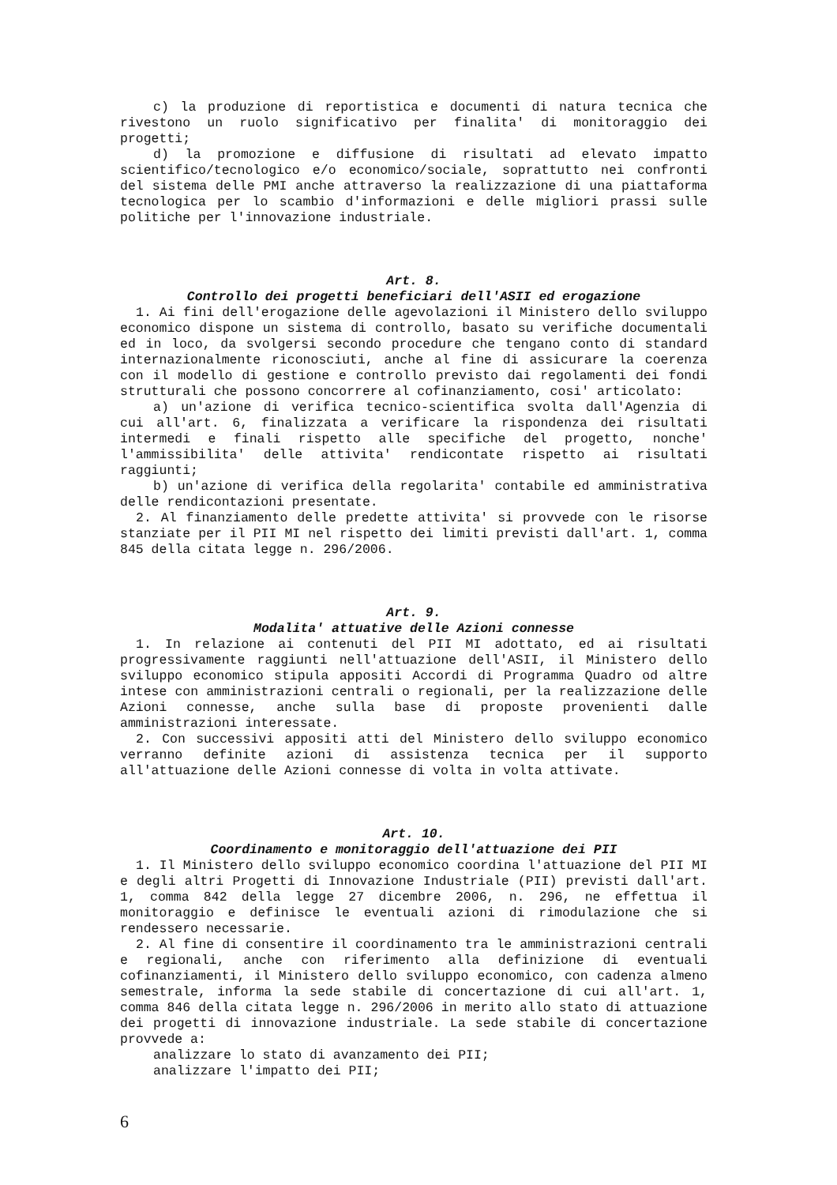c) la produzione di reportistica e documenti di natura tecnica che rivestono un ruolo significativo per finalita' di monitoraggio dei progetti;
d) la promozione e diffusione di risultati ad elevato impatto scientifico/tecnologico e/o economico/sociale, soprattutto nei confronti del sistema delle PMI anche attraverso la realizzazione di una piattaforma tecnologica per lo scambio d'informazioni e delle migliori prassi sulle politiche per l'innovazione industriale.
Art. 8.
Controllo dei progetti beneficiari dell'ASII ed erogazione
1. Ai fini dell'erogazione delle agevolazioni il Ministero dello sviluppo economico dispone un sistema di controllo, basato su verifiche documentali ed in loco, da svolgersi secondo procedure che tengano conto di standard internazionalmente riconosciuti, anche al fine di assicurare la coerenza con il modello di gestione e controllo previsto dai regolamenti dei fondi strutturali che possono concorrere al cofinanziamento, cosi' articolato:
a) un'azione di verifica tecnico-scientifica svolta dall'Agenzia di cui all'art. 6, finalizzata a verificare la rispondenza dei risultati intermedi e finali rispetto alle specifiche del progetto, nonche' l'ammissibilita' delle attivita' rendicontate rispetto ai risultati raggiunti;
b) un'azione di verifica della regolarita' contabile ed amministrativa delle rendicontazioni presentate.
2. Al finanziamento delle predette attivita' si provvede con le risorse stanziate per il PII MI nel rispetto dei limiti previsti dall'art. 1, comma 845 della citata legge n. 296/2006.
Art. 9.
Modalita' attuative delle Azioni connesse
1. In relazione ai contenuti del PII MI adottato, ed ai risultati progressivamente raggiunti nell'attuazione dell'ASII, il Ministero dello sviluppo economico stipula appositi Accordi di Programma Quadro od altre intese con amministrazioni centrali o regionali, per la realizzazione delle Azioni connesse, anche sulla base di proposte provenienti dalle amministrazioni interessate.
2. Con successivi appositi atti del Ministero dello sviluppo economico verranno definite azioni di assistenza tecnica per il supporto all'attuazione delle Azioni connesse di volta in volta attivate.
Art. 10.
Coordinamento e monitoraggio dell'attuazione dei PII
1. Il Ministero dello sviluppo economico coordina l'attuazione del PII MI e degli altri Progetti di Innovazione Industriale (PII) previsti dall'art. 1, comma 842 della legge 27 dicembre 2006, n. 296, ne effettua il monitoraggio e definisce le eventuali azioni di rimodulazione che si rendessero necessarie.
2. Al fine di consentire il coordinamento tra le amministrazioni centrali e regionali, anche con riferimento alla definizione di eventuali cofinanziamenti, il Ministero dello sviluppo economico, con cadenza almeno semestrale, informa la sede stabile di concertazione di cui all'art. 1, comma 846 della citata legge n. 296/2006 in merito allo stato di attuazione dei progetti di innovazione industriale. La sede stabile di concertazione provvede a:
analizzare lo stato di avanzamento dei PII;
analizzare l'impatto dei PII;
6